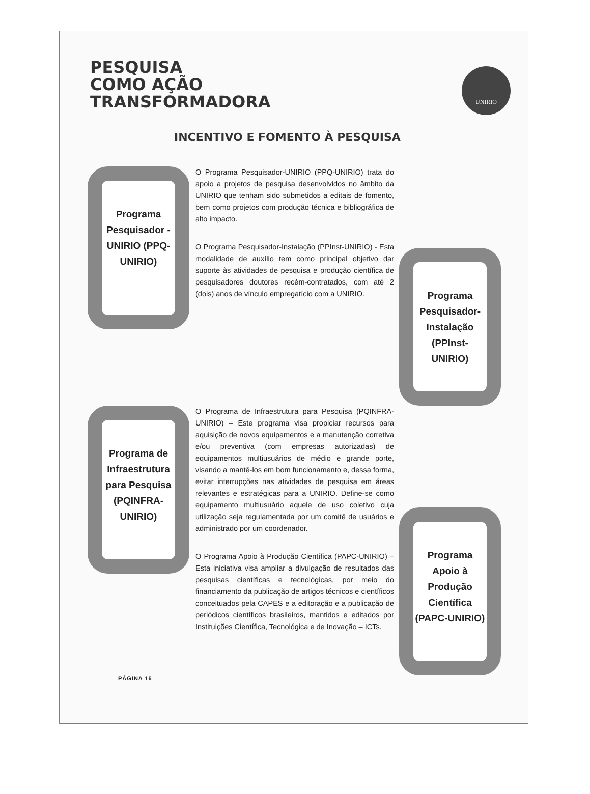UNIRIO
PESQUISA
COMO AÇÃO
TRANSFORMADORA
INCENTIVO E FOMENTO À PESQUISA
Programa Pesquisador -UNIRIO (PPQ-UNIRIO)
O Programa Pesquisador-UNIRIO (PPQ-UNIRIO) trata do apoio a projetos de pesquisa desenvolvidos no âmbito da UNIRIO que tenham sido submetidos a editais de fomento, bem como projetos com produção técnica e bibliográfica de alto impacto.
O Programa Pesquisador-Instalação (PPInst-UNIRIO) - Esta modalidade de auxílio tem como principal objetivo dar suporte às atividades de pesquisa e produção científica de pesquisadores doutores recém-contratados, com até 2 (dois) anos de vínculo empregatício com a UNIRIO.
Programa Pesquisador-Instalação (PPInst-UNIRIO)
Programa de Infraestrutura para Pesquisa (PQINFRA-UNIRIO)
O Programa de Infraestrutura para Pesquisa (PQINFRA-UNIRIO) – Este programa visa propiciar recursos para aquisição de novos equipamentos e a manutenção corretiva e/ou preventiva (com empresas autorizadas) de equipamentos multiusuários de médio e grande porte, visando a mantê-los em bom funcionamento e, dessa forma, evitar interrupções nas atividades de pesquisa em áreas relevantes e estratégicas para a UNIRIO. Define-se como equipamento multiusuário aquele de uso coletivo cuja utilização seja regulamentada por um comitê de usuários e administrado por um coordenador.
O Programa Apoio à Produção Científica (PAPC-UNIRIO) – Esta iniciativa visa ampliar a divulgação de resultados das pesquisas científicas e tecnológicas, por meio do financiamento da publicação de artigos técnicos e científicos conceituados pela CAPES e a editoração e a publicação de periódicos científicos brasileiros, mantidos e editados por Instituições Científica, Tecnológica e de Inovação – ICTs.
Programa Apoio à Produção Científica (PAPC-UNIRIO)
PÁGINA 16